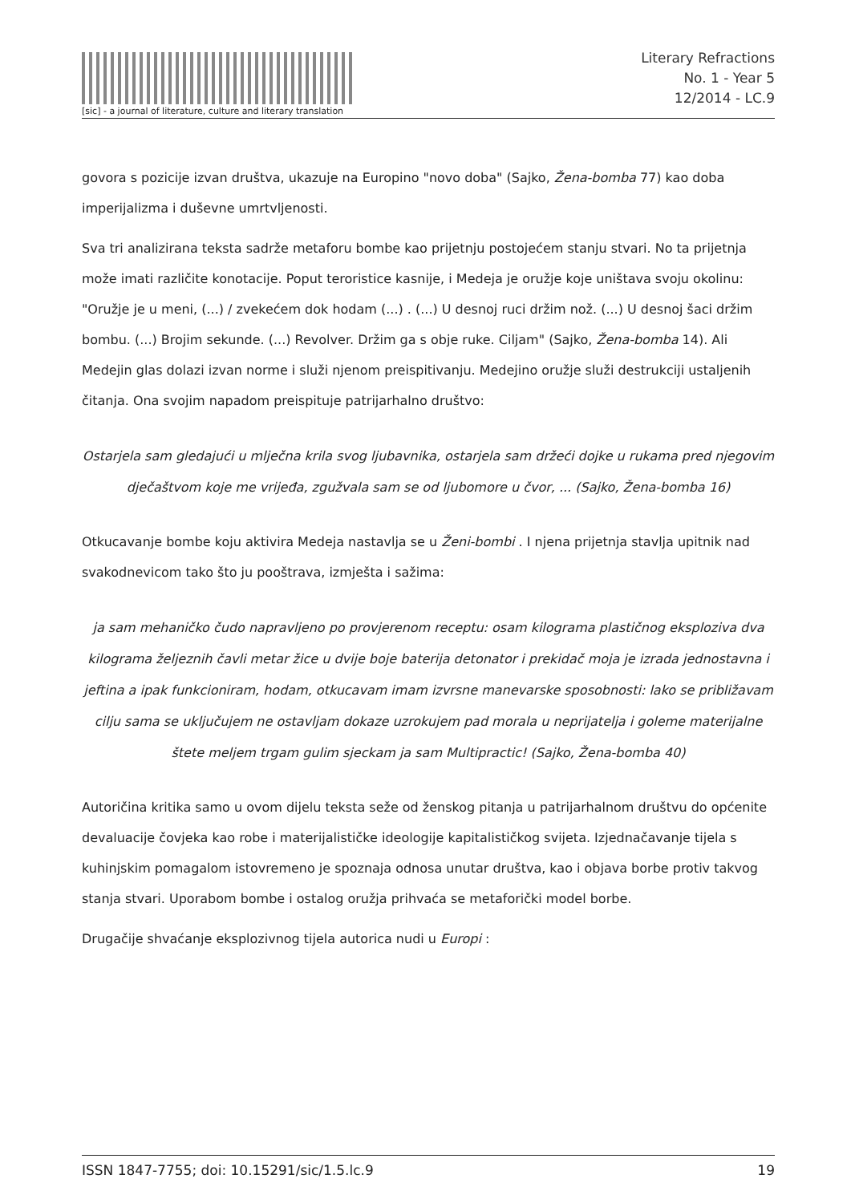[sic] - a journal of literature, culture and literary translation
Literary Refractions
No. 1 - Year 5
12/2014 - LC.9
govora s pozicije izvan društva, ukazuje na Europino "novo doba" (Sajko, Žena-bomba 77) kao doba imperijalizma i duševne umrtvljenosti.
Sva tri analizirana teksta sadrže metaforu bombe kao prijetnju postojećem stanju stvari. No ta prijetnja može imati različite konotacije. Poput teroristice kasnije, i Medeja je oružje koje uništava svoju okolinu: "Oružje je u meni, (...) / zvekećem dok hodam (...) . (...) U desnoj ruci držim nož. (...) U desnoj šaci držim bombu. (...) Brojim sekunde. (...) Revolver. Držim ga s obje ruke. Ciljam" (Sajko, Žena-bomba 14). Ali Medejin glas dolazi izvan norme i služi njenom preispitivanju. Medejino oružje služi destrukciji ustaljenih čitanja. Ona svojim napadom preispituje patrijarhalno društvo:
Ostarjela sam gledajući u mlječna krila svog ljubavnika, ostarjela sam držeći dojke u rukama pred njegovim dječaštvom koje me vrijeđa, zgužvala sam se od ljubomore u čvor, ... (Sajko, Žena-bomba 16)
Otkucavanje bombe koju aktivira Medeja nastavlja se u Ženi-bombi . I njena prijetnja stavlja upitnik nad svakodnevicom tako što ju pooštrava, izmješta i sažima:
ja sam mehaničko čudo napravljeno po provjerenom receptu: osam kilograma plastičnog eksploziva dva kilograma željeznih čavli metar žice u dvije boje baterija detonator i prekidač moja je izrada jednostavna i jeftina a ipak funkcioniram, hodam, otkucavam imam izvrsne manevarske sposobnosti: lako se približavam cilju sama se uključujem ne ostavljam dokaze uzrokujem pad morala u neprijatelja i goleme materijalne štete meljem trgam gulim sjeckam ja sam Multipractic! (Sajko, Žena-bomba 40)
Autoričina kritika samo u ovom dijelu teksta seže od ženskog pitanja u patrijarhalnom društvu do općenite devaluacije čovjeka kao robe i materijalističke ideologije kapitalističkog svijeta. Izjednačavanje tijela s kuhinjskim pomagalom istovremeno je spoznaja odnosa unutar društva, kao i objava borbe protiv takvog stanja stvari. Uporabom bombe i ostalog oružja prihvaća se metaforički model borbe.
Drugačije shvaćanje eksplozivnog tijela autorica nudi u Europi :
ISSN 1847-7755; doi: 10.15291/sic/1.5.lc.9 19